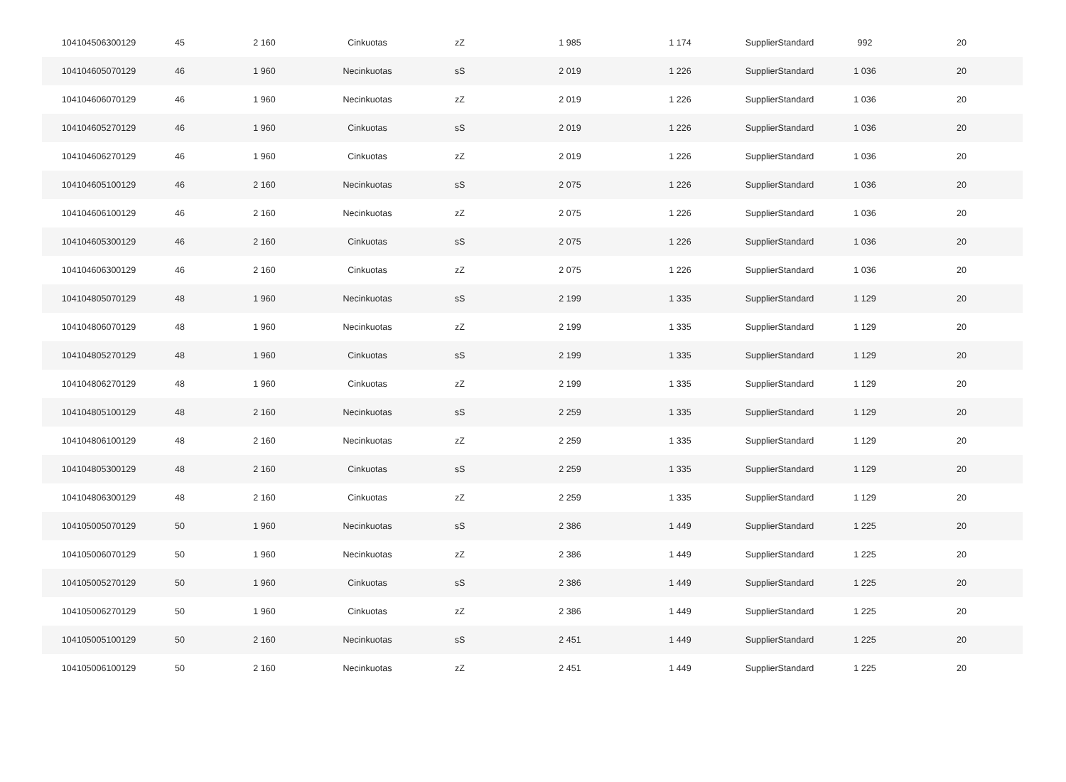| 104104506300129 | 45 | 2 160 | Cinkuotas | zZ | 1 985 | 1 174 | SupplierStandard | 992 | 20 |
| 104104605070129 | 46 | 1 960 | Necinkuotas | sS | 2 019 | 1 226 | SupplierStandard | 1 036 | 20 |
| 104104606070129 | 46 | 1 960 | Necinkuotas | zZ | 2 019 | 1 226 | SupplierStandard | 1 036 | 20 |
| 104104605270129 | 46 | 1 960 | Cinkuotas | sS | 2 019 | 1 226 | SupplierStandard | 1 036 | 20 |
| 104104606270129 | 46 | 1 960 | Cinkuotas | zZ | 2 019 | 1 226 | SupplierStandard | 1 036 | 20 |
| 104104605100129 | 46 | 2 160 | Necinkuotas | sS | 2 075 | 1 226 | SupplierStandard | 1 036 | 20 |
| 104104606100129 | 46 | 2 160 | Necinkuotas | zZ | 2 075 | 1 226 | SupplierStandard | 1 036 | 20 |
| 104104605300129 | 46 | 2 160 | Cinkuotas | sS | 2 075 | 1 226 | SupplierStandard | 1 036 | 20 |
| 104104606300129 | 46 | 2 160 | Cinkuotas | zZ | 2 075 | 1 226 | SupplierStandard | 1 036 | 20 |
| 104104805070129 | 48 | 1 960 | Necinkuotas | sS | 2 199 | 1 335 | SupplierStandard | 1 129 | 20 |
| 104104806070129 | 48 | 1 960 | Necinkuotas | zZ | 2 199 | 1 335 | SupplierStandard | 1 129 | 20 |
| 104104805270129 | 48 | 1 960 | Cinkuotas | sS | 2 199 | 1 335 | SupplierStandard | 1 129 | 20 |
| 104104806270129 | 48 | 1 960 | Cinkuotas | zZ | 2 199 | 1 335 | SupplierStandard | 1 129 | 20 |
| 104104805100129 | 48 | 2 160 | Necinkuotas | sS | 2 259 | 1 335 | SupplierStandard | 1 129 | 20 |
| 104104806100129 | 48 | 2 160 | Necinkuotas | zZ | 2 259 | 1 335 | SupplierStandard | 1 129 | 20 |
| 104104805300129 | 48 | 2 160 | Cinkuotas | sS | 2 259 | 1 335 | SupplierStandard | 1 129 | 20 |
| 104104806300129 | 48 | 2 160 | Cinkuotas | zZ | 2 259 | 1 335 | SupplierStandard | 1 129 | 20 |
| 104105005070129 | 50 | 1 960 | Necinkuotas | sS | 2 386 | 1 449 | SupplierStandard | 1 225 | 20 |
| 104105006070129 | 50 | 1 960 | Necinkuotas | zZ | 2 386 | 1 449 | SupplierStandard | 1 225 | 20 |
| 104105005270129 | 50 | 1 960 | Cinkuotas | sS | 2 386 | 1 449 | SupplierStandard | 1 225 | 20 |
| 104105006270129 | 50 | 1 960 | Cinkuotas | zZ | 2 386 | 1 449 | SupplierStandard | 1 225 | 20 |
| 104105005100129 | 50 | 2 160 | Necinkuotas | sS | 2 451 | 1 449 | SupplierStandard | 1 225 | 20 |
| 104105006100129 | 50 | 2 160 | Necinkuotas | zZ | 2 451 | 1 449 | SupplierStandard | 1 225 | 20 |